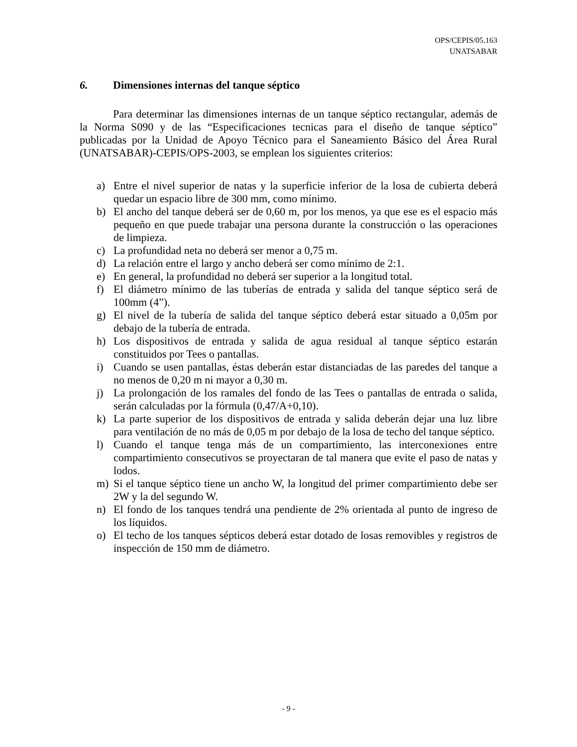OPS/CEPIS/05.163
UNATSABAR
6. Dimensiones internas del tanque séptico
Para determinar las dimensiones internas de un tanque séptico rectangular, además de la Norma S090 y de las “Especificaciones tecnicas para el diseño de tanque séptico” publicadas por la Unidad de Apoyo Técnico para el Saneamiento Básico del Área Rural (UNATSABAR)-CEPIS/OPS-2003, se emplean los siguientes criterios:
a) Entre el nivel superior de natas y la superficie inferior de la losa de cubierta deberá quedar un espacio libre de 300 mm, como mínimo.
b) El ancho del tanque deberá ser de 0,60 m, por los menos, ya que ese es el espacio más pequeño en que puede trabajar una persona durante la construcción o las operaciones de limpieza.
c) La profundidad neta no deberá ser menor a 0,75 m.
d) La relación entre el largo y ancho deberá ser como mínimo de 2:1.
e) En general, la profundidad no deberá ser superior a la longitud total.
f) El diámetro mínimo de las tuberías de entrada y salida del tanque séptico será de 100mm (4”).
g) El nivel de la tubería de salida del tanque séptico deberá estar situado a 0,05m por debajo de la tubería de entrada.
h) Los dispositivos de entrada y salida de agua residual al tanque séptico estarán constituidos por Tees o pantallas.
i) Cuando se usen pantallas, éstas deberán estar distanciadas de las paredes del tanque a no menos de 0,20 m ni mayor a 0,30 m.
j) La prolongación de los ramales del fondo de las Tees o pantallas de entrada o salida, serán calculadas por la fórmula (0,47/A+0,10).
k) La parte superior de los dispositivos de entrada y salida deberán dejar una luz libre para ventilación de no más de 0,05 m por debajo de la losa de techo del tanque séptico.
l) Cuando el tanque tenga más de un compartimiento, las interconexiones entre compartimiento consecutivos se proyectaran de tal manera que evite el paso de natas y lodos.
m) Si el tanque séptico tiene un ancho W, la longitud del primer compartimiento debe ser 2W y la del segundo W.
n) El fondo de los tanques tendrá una pendiente de 2% orientada al punto de ingreso de los líquidos.
o) El techo de los tanques sépticos deberá estar dotado de losas removibles y registros de inspección de 150 mm de diámetro.
- 9 -